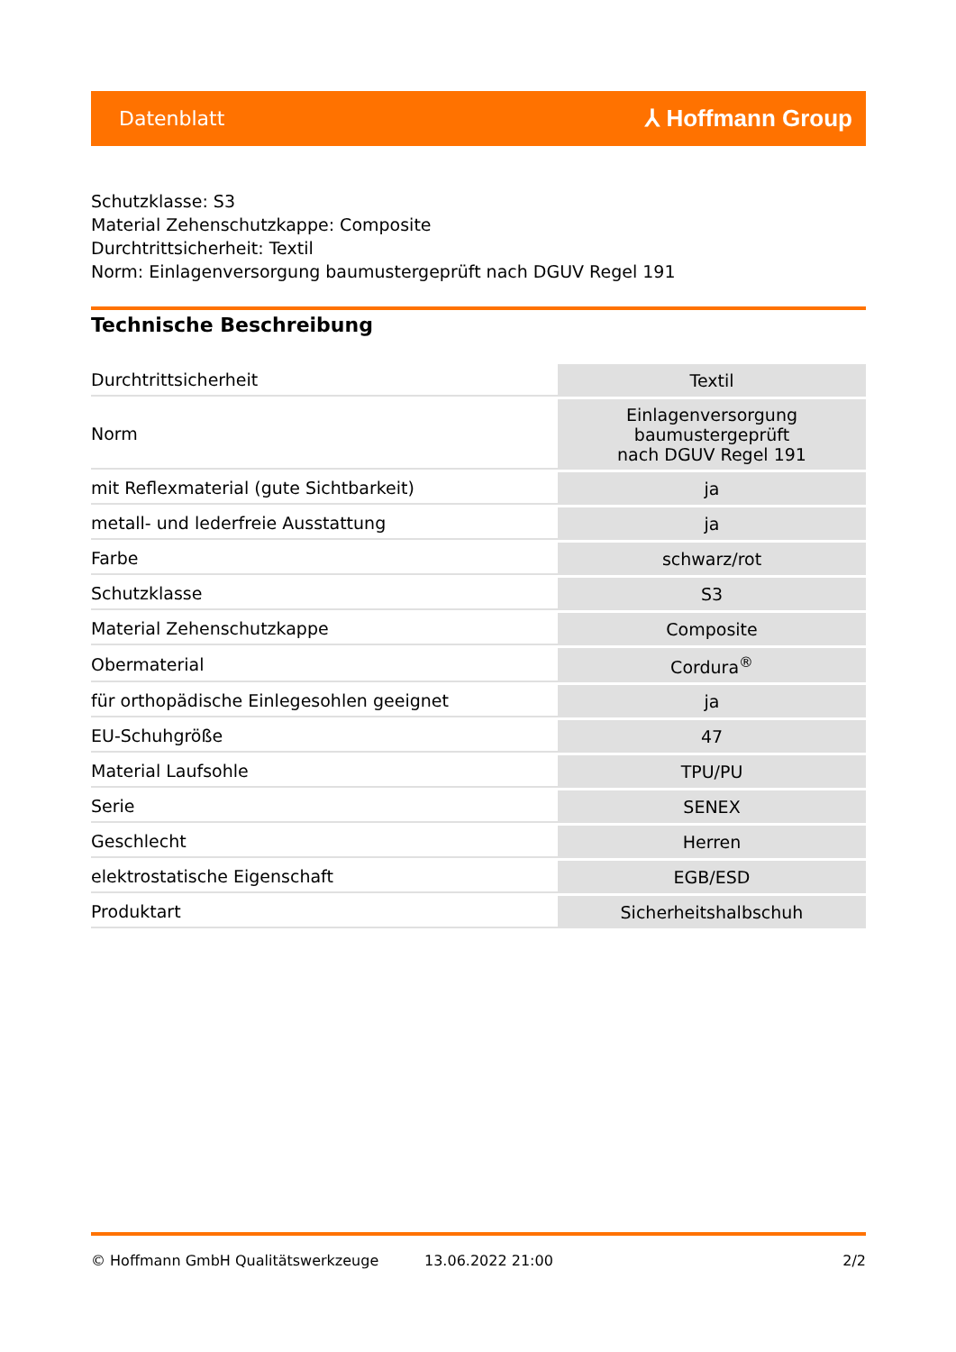Datenblatt ⅄ Hoffmann Group
Schutzklasse: S3
Material Zehenschutzkappe: Composite
Durchtrittsicherheit: Textil
Norm: Einlagenversorgung baumustergeprüft nach DGUV Regel 191
Technische Beschreibung
| Durchtrittsicherheit | Textil |
| Norm | Einlagenversorgung baumustergeprüft nach DGUV Regel 191 |
| mit Reflexmaterial (gute Sichtbarkeit) | ja |
| metall- und lederfreie Ausstattung | ja |
| Farbe | schwarz/rot |
| Schutzklasse | S3 |
| Material Zehenschutzkappe | Composite |
| Obermaterial | Cordura<sup>®</sup> |
| für orthopädische Einlegesohlen geeignet | ja |
| EU-Schuhgröße | 47 |
| Material Laufsohle | TPU/PU |
| Serie | SENEX |
| Geschlecht | Herren |
| elektrostatische Eigenschaft | EGB/ESD |
| Produktart | Sicherheitshalbschuh |
© Hoffmann GmbH Qualitätswerkzeuge 13.06.2022 21:00 2/2